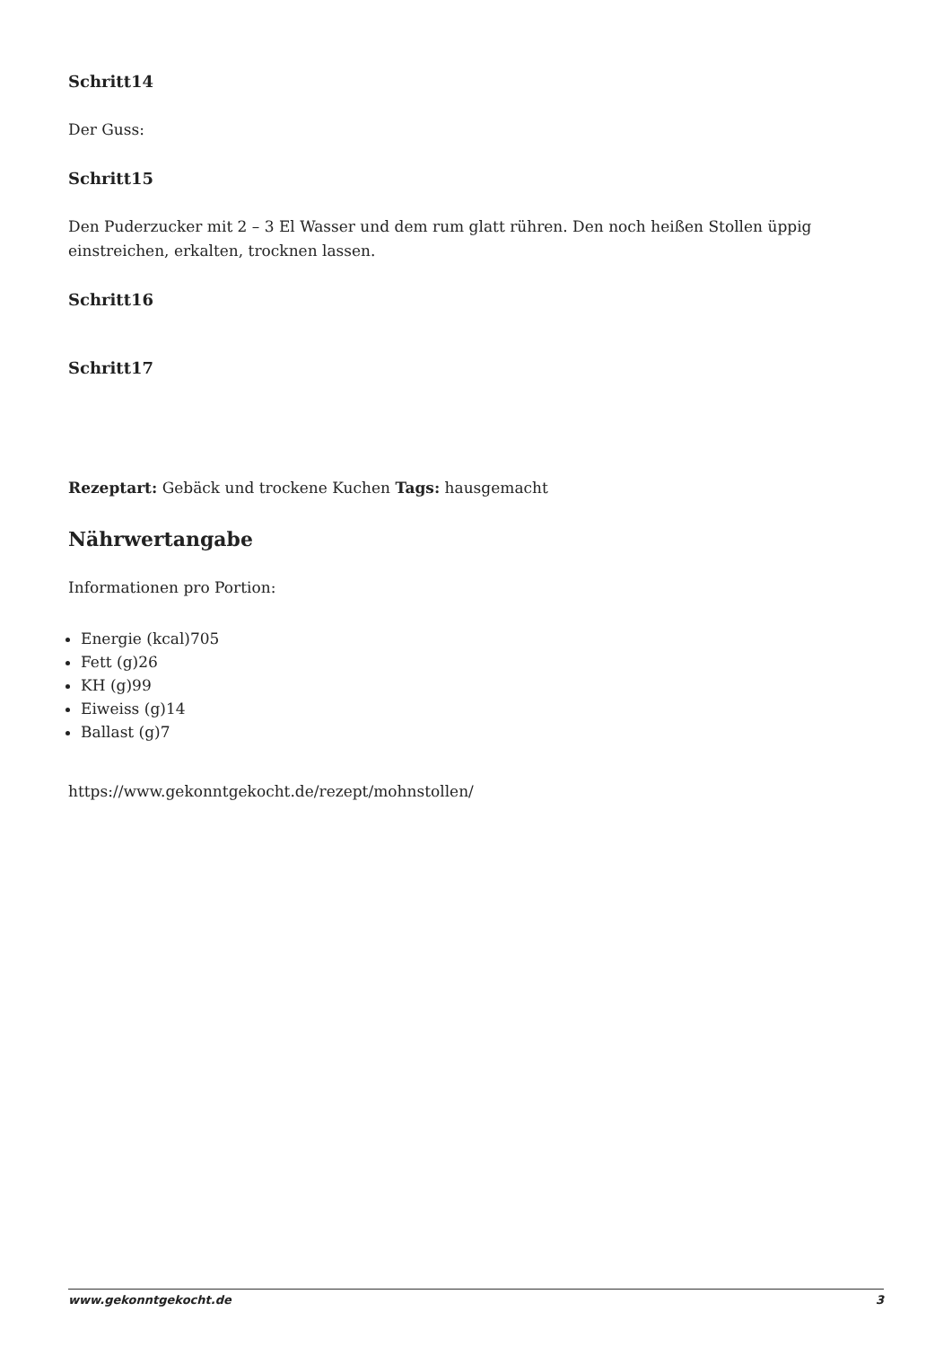Schritt14
Der Guss:
Schritt15
Den Puderzucker mit 2 – 3 El Wasser und dem rum glatt rühren. Den noch heißen Stollen üppig einstreichen, erkalten, trocknen lassen.
Schritt16
Schritt17
Rezeptart: Gebäck und trockene Kuchen Tags: hausgemacht
Nährwertangabe
Informationen pro Portion:
Energie (kcal)705
Fett (g)26
KH (g)99
Eiweiss (g)14
Ballast (g)7
https://www.gekonntgekocht.de/rezept/mohnstollen/
www.gekonntgekocht.de 3